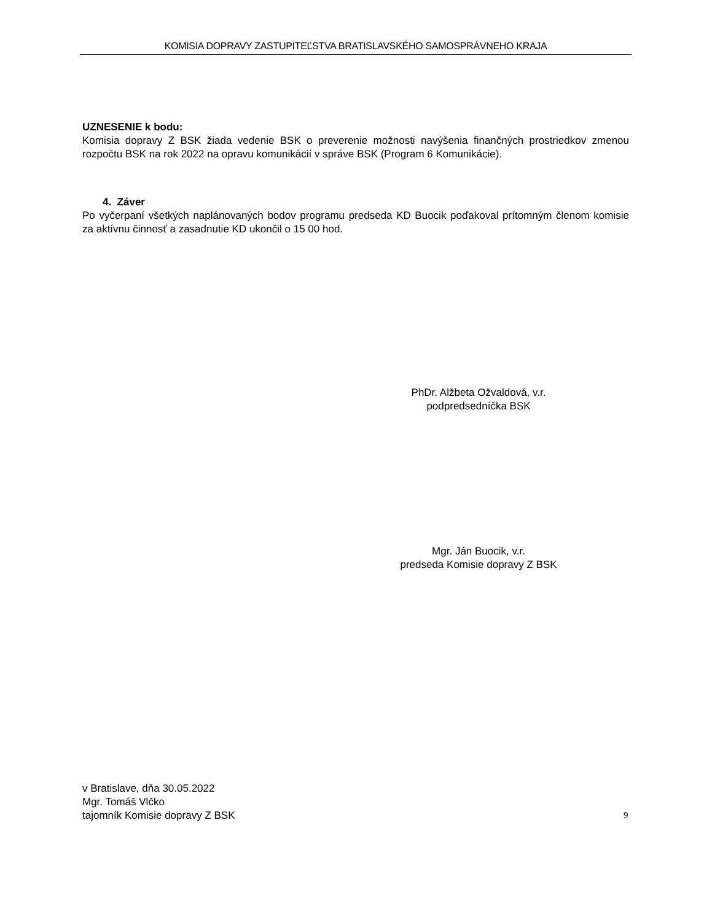KOMISIA DOPRAVY ZASTUPITEĽSTVA BRATISLAVSKÉHO SAMOSPRÁVNEHO KRAJA
UZNESENIE k bodu:
Komisia dopravy Z BSK žiada vedenie BSK o preverenie možnosti navýšenia finančných prostriedkov zmenou rozpočtu BSK na rok 2022 na opravu komunikácií v správe BSK (Program 6 Komunikácie).
4. Záver
Po vyčerpaní všetkých naplánovaných bodov programu predseda KD Buocik poďakoval prítomným členom komisie za aktívnu činnosť a zasadnutie KD ukončil o 15 00 hod.
PhDr. Alžbeta Ožvaldová, v.r.
podpredsedníčka BSK
Mgr. Ján Buocik, v.r.
predseda Komisie dopravy Z BSK
v Bratislave, dňa 30.05.2022
Mgr. Tomáš Vlčko
tajomník Komisie dopravy Z BSK
9